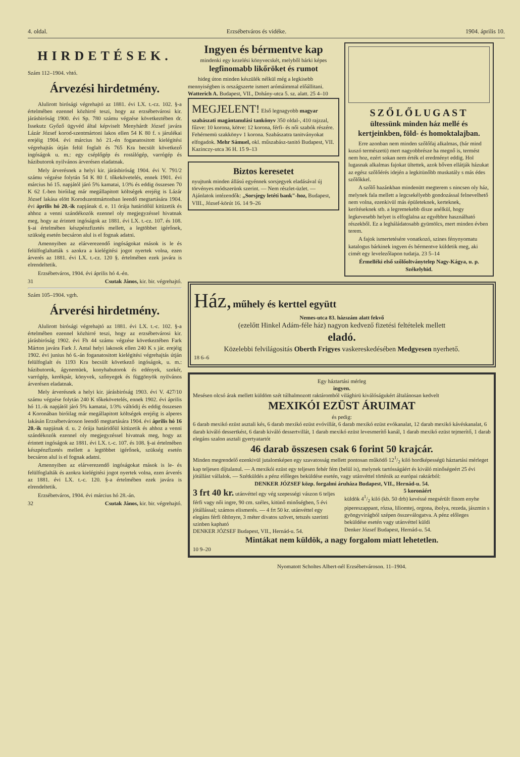4. oldal. Erzsébetváros és vidéke. 1904. április 10.
HIRDETÉSEK.
Szám 112–1904. vhtó.
Árvezési hirdetmény.
Alulirott birósági végrehajtó az 1881. évi LX. t.-cz. 102. §-a értelmében ezennel közhirré teszi, hogy az erzsébetvárosi kir. járásbiróság 1900. évi Sp. 780 számu végzése következtében dr. Issekutz Győző ügyvéd által képviselt Menyhárdt József javára Lázár József korod-szentmártoni lakos ellen 54 K 80 f. s járulékai erejéig 1904. évi március hó 21.-én foganatositott kielégitési végrehajtás útján felül foglalt és 765 Kra becsült következő ingóságok u. m.: egy cséplőgép és rostálógép, varrógép és házibutorok nyilvános árverésen eladatnak.
Mely árverésnek a helyi kir. járásbiróság 1904. évi V. 791/2 számu végzése folytán 54 K 80 f. tőkekövetelés, ennek 1901. évi március hó 15. napjától járó 5% kamatai, 1/3% és eddig összesen 70 K 62 f.-ben biróilag már megállapitott költségek erejéig is Lázár József lakása elött Korodszentmártonban leendő megtartására 1904. évi április hó 20.-ik napjának d. e. 11 órája határidőül kitüzetik és ahhoz a venni szándékozók ezennel oly megjegyzéssel hivatnak meg, hogy az érintett ingóságok az 1881. évi LX. t.-cz. 107. és 108. §-ai értelmében készpénzfizetés mellett, a legtöbbet igérőnek, szükség esetén becsáron alul is el fognak adatni.
Amennyiben az elárverezendő ingóságokat mások is le és felülfoglaltatták s azokra a kielégitési jogot nyertek volna, ezen árverés az 1881. évi LX. t.-cz. 120 §. értelmében ezek javára is elrendeltetik.
Erzsébetváros, 1904. évi április hó 4.-én.
31 Csutak János, kir. bir. végrehajtó.
Szám 105–1904. vgrh.
Árverési hirdetmény.
Alulirott birósági végrehajtó az 1881. évi LX. t.-c. 102. §-a értelmében ezennel közhirré teszi, hogy az erzsébetvárosi kir. járásbiróság 1902. évi Fh 44 számu végzése következtében Fark Márton javára Fark J. Antal helyi lakosok ellen 240 K s jár. erejéig 1902. évi junius hó 6.-án foganatositott kielégitési végrehajtás útján felülfoglalt és 1193 Kra becsült következő ingóságok, u. m.: házibutorok, ágynemüek, konyhabutorok és edények, szekér, varrógép, kerékpár, könyvek, szőnyegek és függönyök nyilvános árverésen eladatnak.
Mely árverésnek a helyi kir. járásbiróság 1903. évi V. 427/10 számu végzése folytán 240 K tőkekövetelés, ennek 1902. évi április hó 11.-ik napjától járó 5% kamatai, 1/3% váltódij és eddig összesen 4 Koronában biróilag már megállapitott költségek erejéig is alperes lakásán Erzsébetvároson leendő megtartására 1904. évi április hó 16 20.-ik napjának d. u. 2 órája határidőül kitüzetik és ahhoz a venni szándékozók ezennel oly megjegyzéssel hivatnak meg, hogy az érintett ingóságok az 1881. évi LX. t.-c. 107. és 108. §-ai értelmében készpénzfizetés mellett a legtöbbet igérőnek, szükség esetén becsáron alul is el fognak adatni.
Amennyiben az elárverezendő ingóságokat mások is le- és felülfoglalták és azokra kielégitési jogot nyertek volna, ezen árverés az 1881. évi LX. t.-c. 120. §-a értelmében ezek javára is elrendeltetik.
Erzsébetváros, 1904. évi március hó 28.-án.
32 Csutak János, kir. bir. végrehajtó.
Ingyen és bérmentve kap
mindenki egy kezelési könyvecskét, melyből bárki képes
legfinomabb likőröket és rumot
hideg úton minden készülék nélkül még a legkisebb mennyiségben is országszerte ismert arómáimmal előállitani. Watterich A. Budapest, VII., Dohány-utca 5. sz. alatt. 25 4–10
MEGJELENT! Első legnagyobb magyar szabászati magántanulási tankönyv 350 oldal-, 410 rajzzal, fűzve: 10 korona, kötve: 12 korona, férfi- és női szabók részére. Fehérnemü szakkönyv 1 korona. Szabászatra tanitványokat elfogadok. Mehr Sámuel, okl. műszabász-tanitó Budapest, VII. Kazinczy-utca 36 H. 15 9–13
Biztos keresetet
nyujtunk minden állású egyénnek sorsjegyek eladásával új törvényes módszerünk szerint. — Nem részlet-üzlet. — Ajánlatok intézendők: „Sorsjegy letéti bank"-hoz, Budapest, VIII., József-körút 16. 14 9–26
SZŐLŐLUGAST
ültessünk minden ház mellé és kertjeinkben, föld- és homoktalajban.
Erre azonban nem minden szőlőfaj alkalmas, (bár mind kuszó természetü) mert nagyobbrésze ha megnő is, termést nem hoz, ezért sokan nem érték el eredményt eddig. Hol lugasnak alkalmas fajokat ültettek, azok bőven ellátják házukat az egész szőlőérés idején a legkitünőbb muskatály s más édes szőlőkkel.
A szőlő hazánkban mindenütt megterem s nincsen oly ház, melynek fala mellett a legcsekélyebb gondozással felnevelhető nem volna, ezenkivül más épületeknek, kerteknek, kerítéseknek stb. a legremekebb disze anélkül, hogy legkevesebb helyet is elfoglalna az egyébbre használható részekből. Ez a legháládatosabb gyümölcs, mert minden évben terem.
A fajok ismertetésére vonatkozó, szines fénynyomatu katalogus bárkinek ingyen és bérmentve küldetik meg, aki cimét egy levelezőlapon tudatja. 23 5–14
Érmelléki első szőlőoltványtelep Nagy-Kágya, u. p. Székelyhid.
Ház, műhely és kerttel együtt
Nemes-utca 83. házszám alatt fekvő
(ezelőtt Hinkel Adám-féle ház) nagyon kedvező fizetési feltételek mellett
eladó.
Közelebbi felvilágositás Oberth Frigyes vaskereskedésében Medgyesen nyerhető.
18 6–6
Egy háztartási mérleg
ingyen.
Mesésen olcsó árak mellett küldöm szét túlhalmozott raktáromból világhirü kiválóságukért általánosan kedvelt
MEXIKÓI EZÜST ÁRUIMAT
és pedig:
6 darab mexikó ezüst asztali kés, 6 darab mexikó ezüst evóvillát, 6 darab mexikó ezüst evókanalat, 12 darab mexikó kávéskanalat, 6 darab kiváló dessertkést, 6 darab kiváló dessertvillát, 1 darab mexikó ezüst levesmerítő kanál, 1 darab mexikó ezüst tejmerítő, 1 darab elegáns szalon asztali gyertyatartót
46 darab összesen csak 6 forint 50 krajcár.
Minden megrendelő ezenkivül jutalomképen egy szavatosság mellett pontosan működő 121/2 kiló hordképességü háztartási mérleget kap teljesen díjtalanul. — A mexikói ezüst egy teljesen fehér fém (belül is), melynek tartósságáért és kiváló minőségeért 25 évi jótállást vállalok. — Szétküldés a pénz előleges beküldése esetén, vagy utánvéttel történik az európai raktárból:
DENKER JÓZSEF közp. forgalmi áruháza Budapest, VII., Hernád-u. 54.
3 frt 40 kr. utánvéttel egy vég szepességi vászon 6 teljes férfi vagy női ingre, 90 cm. széles, kitünő minőségben, 5 évi jótállással; számos elismerés. — 4 frt 50 kr. utánvéttel egy elegáns férfi öltönyre, 3 méter divatos szövet, tetszés szerinti szinben kapható
DENKER JÓZSEF Budapest, VII., Hernád-u. 54.
5 koronáért
küldök 41/2 kiló (kb. 50 drb) kevéssé megsérült finom enyhe pipereszappant, rózsa, liliomtej, orgona, ibolya, rezeda, jászmin s gyöngyvirágból szépen összeválogatva. A pénz előleges beküldése esetén vagy utánvéttel küldi
Denker József Budapest, Hernád-u. 54.
Mintákat nem küldök, a nagy forgalom miatt lehetetlen.
10 9–20
Nyomatott Scholtes Albert-nél Erzsébetvároson. 11–1904.